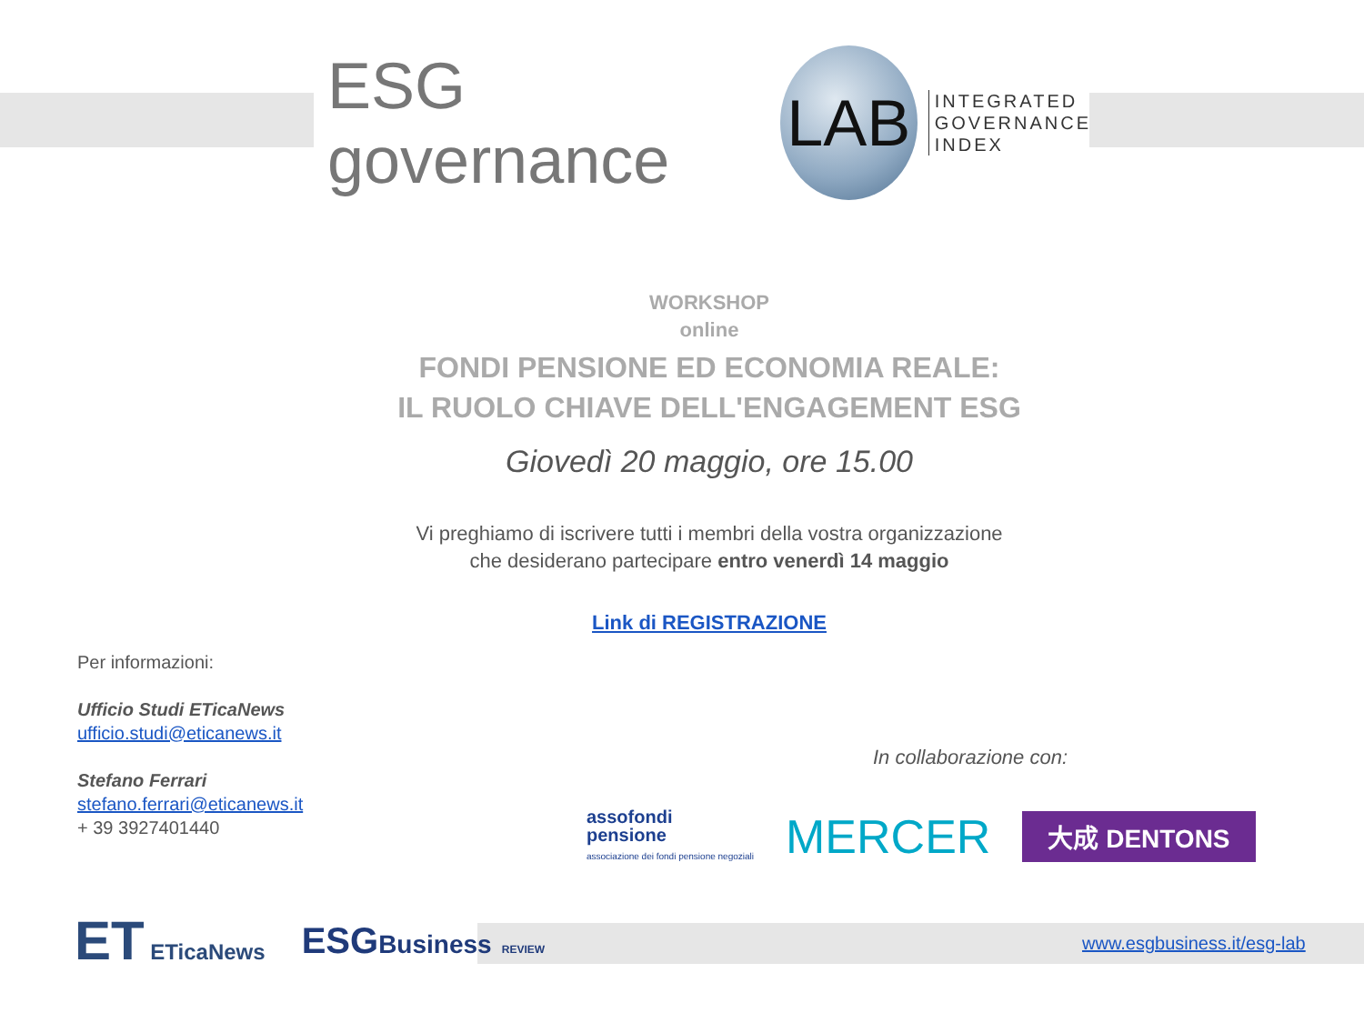ESG governance
LAB
INTEGRATED
GOVERNANCE
INDEX
WORKSHOP
online
FONDI PENSIONE ED ECONOMIA REALE:
IL RUOLO CHIAVE DELL'ENGAGEMENT ESG
Giovedì 20 maggio, ore 15.00
Vi preghiamo di iscrivere tutti i membri della vostra organizzazione
che desiderano partecipare entro venerdì 14 maggio
Link di REGISTRAZIONE
Per informazioni:
Ufficio Studi ETicaNews
ufficio.studi@eticanews.it
Stefano Ferrari
stefano.ferrari@eticanews.it
+ 39 3927401440
In collaborazione con:
assofondi
pensione
associazione dei fondi pensione negoziali
MERCER
大成 DENTONS
ET ETicaNews
ESGBusiness REVIEW
www.esgbusiness.it/esg-lab